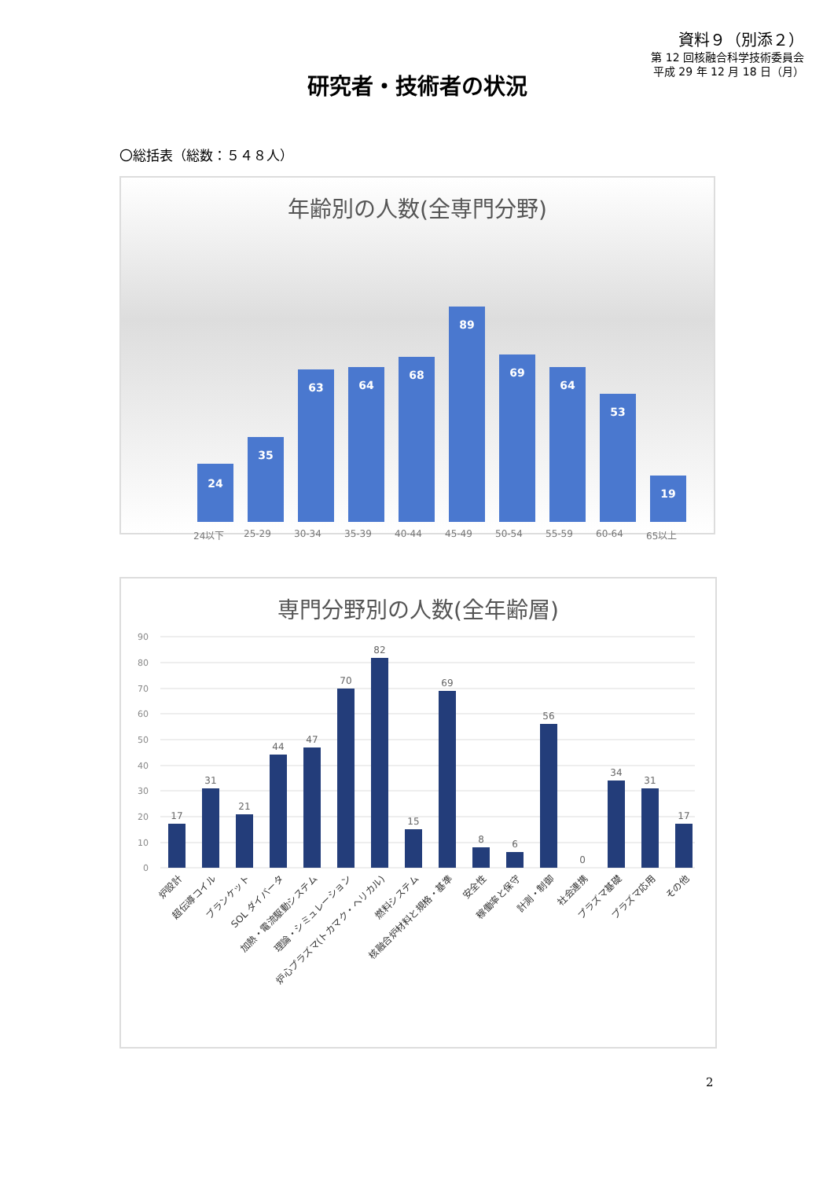資料９（別添２）
第 12 回核融合科学技術委員会
平成 29 年 12 月 18 日（月）
研究者・技術者の状況
〇総括表（総数：５４８人）
年齢別の人数(全専門分野)
24
35
63
64
68
89
69
64
53
19
24以下 25-29 30-34 35-39 40-44 45-49 50-54 55-59 60-64 65以上
専門分野別の人数(全年齢層)
90
80
70
60
50
40
30
20
10
0
17
31
21
44
47
70
82
15
69
8
6
56
0
34
31
17
炉設計
超伝導コイル
ブランケット
SOL ダイバータ
加熱・電流駆動システム
理論・シミュレーション
炉心プラズマ(トカマク・ヘリカル)
燃料システム
核融合炉材料と規格・基準
安全性
稼働率と保守
計測・制御
社会連携
プラズマ基礎
プラズマ応用
その他
2